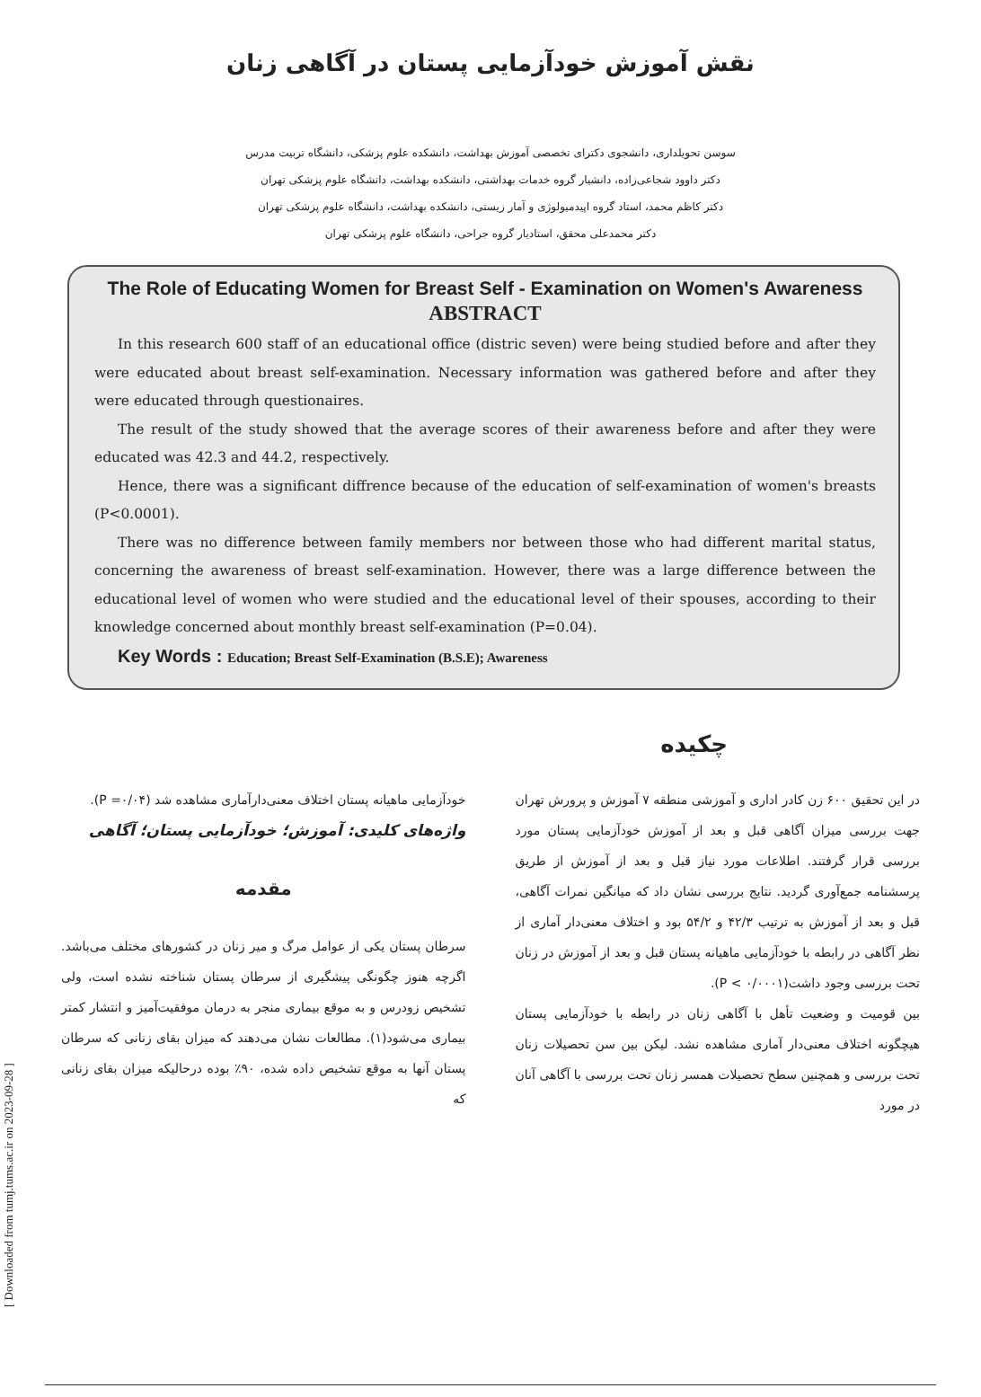نقش آموزش خودآزمایی پستان در آگاهی زنان
سوسن تحویلداری، دانشجوی دکترای تخصصی آموزش بهداشت، دانشکده علوم پزشکی، دانشگاه تربیت مدرس
دکتر داوود شجاعی‌زاده، دانشیار گروه خدمات بهداشتی، دانشکده بهداشت، دانشگاه علوم پزشکی تهران
دکتر کاظم محمد، استاد گروه اپیدمیولوژی و آمار زیستی، دانشکده بهداشت، دانشگاه علوم پزشکی تهران
دکتر محمدعلی محقق، استادیار گروه جراحی، دانشگاه علوم پزشکی تهران
The Role of Educating Women for Breast Self - Examination on Women's Awareness
ABSTRACT
In this research 600 staff of an educational office (distric seven) were being studied before and after they were educated about breast self-examination. Necessary information was gathered before and after they were educated through questionaires.
The result of the study showed that the average scores of their awareness before and after they were educated was 42.3 and 44.2, respectively.
Hence, there was a significant diffrence because of the education of self-examination of women's breasts (P<0.0001).
There was no difference between family members nor between those who had different marital status, concerning the awareness of breast self-examination. However, there was a large difference between the educational level of women who were studied and the educational level of their spouses, according to their knowledge concerned about monthly breast self-examination (P=0.04).
Key Words : Education; Breast Self-Examination (B.S.E); Awareness
چکیده
در این تحقیق ۶۰۰ زن کادر اداری و آموزشی منطقه ۷ آموزش و پرورش تهران جهت بررسی میزان آگاهی قبل و بعد از آموزش خودآزمایی پستان مورد بررسی قرار گرفتند. اطلاعات مورد نیاز قبل و بعد از آموزش از طریق پرسشنامه جمع‌آوری گردید. نتایج بررسی نشان داد که میانگین نمرات آگاهی، قبل و بعد از آموزش به ترتیب ۴۲/۳ و ۵۴/۲ بود و اختلاف معنی‌دار آماری از نظر آگاهی در رابطه با خودآزمایی ماهیانه پستان قبل و بعد از آموزش در زنان تحت بررسی وجود داشت(P < ۰/۰۰۰۱).
بین قومیت و وضعیت تأهل با آگاهی زنان در رابطه با خودآزمایی پستان هیچگونه اختلاف معنی‌دار آماری مشاهده نشد. لیکن بین سن تحصیلات زنان تحت بررسی و همچنین سطح تحصیلات همسر زنان تحت بررسی با آگاهی آنان در مورد
خودآزمایی ماهیانه پستان اختلاف معنی‌دارآماری مشاهده شد (P =۰/۰۴).
واژه‌های کلیدی: آموزش؛ خودآزمایی پستان؛ آگاهی
مقدمه
سرطان پستان یکی از عوامل مرگ و میر زنان در کشورهای مختلف می‌باشد. اگرچه هنوز چگونگی پیشگیری از سرطان پستان شناخته نشده است، ولی تشخیص زودرس و به موقع بیماری منجر به درمان موفقیت‌آمیز و انتشار کمتر بیماری می‌شود(۱). مطالعات نشان می‌دهند که میزان بقای زنانی که سرطان پستان آنها به موقع تشخیص داده شده، ۹۰٪ بوده درحالیکه میزان بقای زنانی که
[ Downloaded from tumj.tums.ac.ir on 2023-09-28 ]